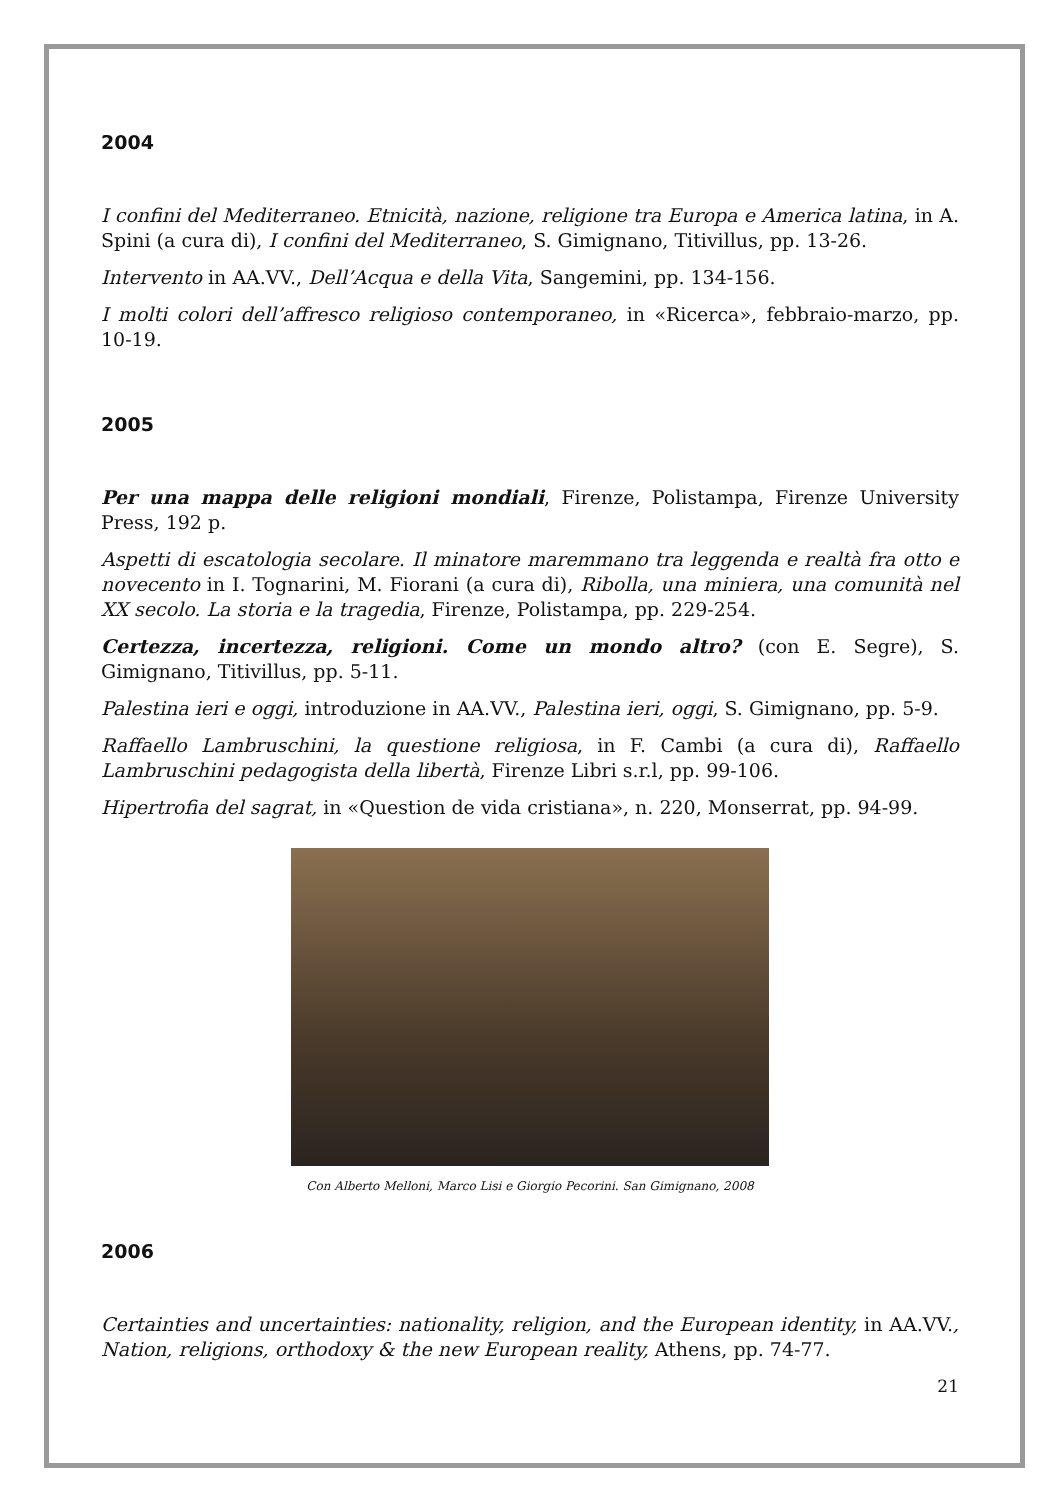2004
I confini del Mediterraneo. Etnicità, nazione, religione tra Europa e America latina, in A. Spini (a cura di), I confini del Mediterraneo, S. Gimignano, Titivillus, pp. 13-26.
Intervento in AA.VV., Dell’Acqua e della Vita, Sangemini, pp. 134-156.
I molti colori dell’affresco religioso contemporaneo, in «Ricerca», febbraio-marzo, pp. 10-19.
2005
Per una mappa delle religioni mondiali, Firenze, Polistampa, Firenze University Press, 192 p.
Aspetti di escatologia secolare. Il minatore maremmano tra leggenda e realtà fra otto e novecento in I. Tognarini, M. Fiorani (a cura di), Ribolla, una miniera, una comunità nel XX secolo. La storia e la tragedia, Firenze, Polistampa, pp. 229-254.
Certezza, incertezza, religioni. Come un mondo altro? (con E. Segre), S. Gimignano, Titivillus, pp. 5-11.
Palestina ieri e oggi, introduzione in AA.VV., Palestina ieri, oggi, S. Gimignano, pp. 5-9.
Raffaello Lambruschini, la questione religiosa, in F. Cambi (a cura di), Raffaello Lambruschini pedagogista della libertà, Firenze Libri s.r.l, pp. 99-106.
Hipertrofia del sagrat, in «Question de vida cristiana», n. 220, Monserrat, pp. 94-99.
Con Alberto Melloni, Marco Lisi e Giorgio Pecorini. San Gimignano, 2008
2006
Certainties and uncertainties: nationality, religion, and the European identity, in AA.VV., Nation, religions, orthodoxy & the new European reality, Athens, pp. 74-77.
21